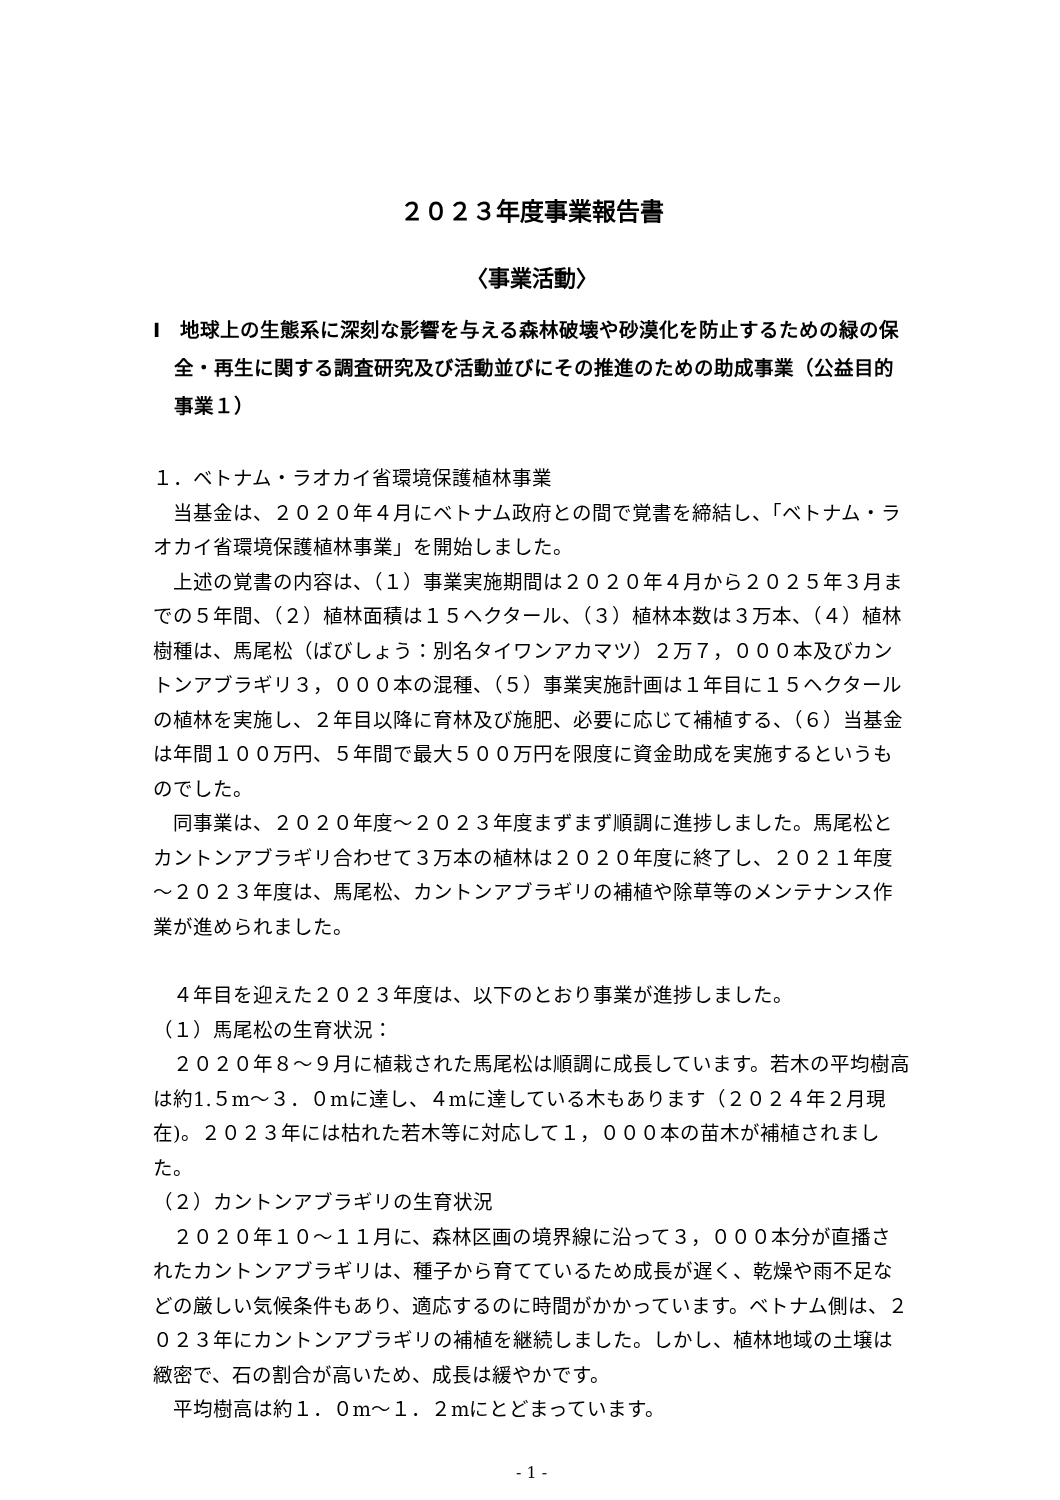２０２３年度事業報告書
〈事業活動〉
Ⅰ　地球上の生態系に深刻な影響を与える森林破壊や砂漠化を防止するための緑の保全・再生に関する調査研究及び活動並びにその推進のための助成事業（公益目的事業１）
１．ベトナム・ラオカイ省環境保護植林事業
当基金は、２０２０年４月にベトナム政府との間で覚書を締結し、「ベトナム・ラオカイ省環境保護植林事業」を開始しました。
上述の覚書の内容は、（１）事業実施期間は２０２０年４月から２０２５年３月までの５年間、（２）植林面積は１５ヘクタール、（３）植林本数は３万本、（４）植林樹種は、馬尾松（ばびしょう：別名タイワンアカマツ）２万７，０００本及びカントンアブラギリ３，０００本の混種、（５）事業実施計画は１年目に１５ヘクタールの植林を実施し、２年目以降に育林及び施肥、必要に応じて補植する、（６）当基金は年間１００万円、５年間で最大５００万円を限度に資金助成を実施するというものでした。
同事業は、２０２０年度～２０２３年度まずまず順調に進捗しました。馬尾松とカントンアブラギリ合わせて３万本の植林は２０２０年度に終了し、２０２１年度～２０２３年度は、馬尾松、カントンアブラギリの補植や除草等のメンテナンス作業が進められました。
４年目を迎えた２０２３年度は、以下のとおり事業が進捗しました。
（１）馬尾松の生育状況：
２０２０年８～９月に植栽された馬尾松は順調に成長しています。若木の平均樹高は約1.５m～３．０mに達し、４mに達している木もあります（２０２４年２月現在)。２０２３年には枯れた若木等に対応して１，０００本の苗木が補植されました。
（２）カントンアブラギリの生育状況
２０２０年１０～１１月に、森林区画の境界線に沿って３，０００本分が直播されたカントンアブラギリは、種子から育てているため成長が遅く、乾燥や雨不足などの厳しい気候条件もあり、適応するのに時間がかかっています。ベトナム側は、２０２３年にカントンアブラギリの補植を継続しました。しかし、植林地域の土壌は緻密で、石の割合が高いため、成長は緩やかです。
平均樹高は約１．０m～１．２mにとどまっています。
- 1 -